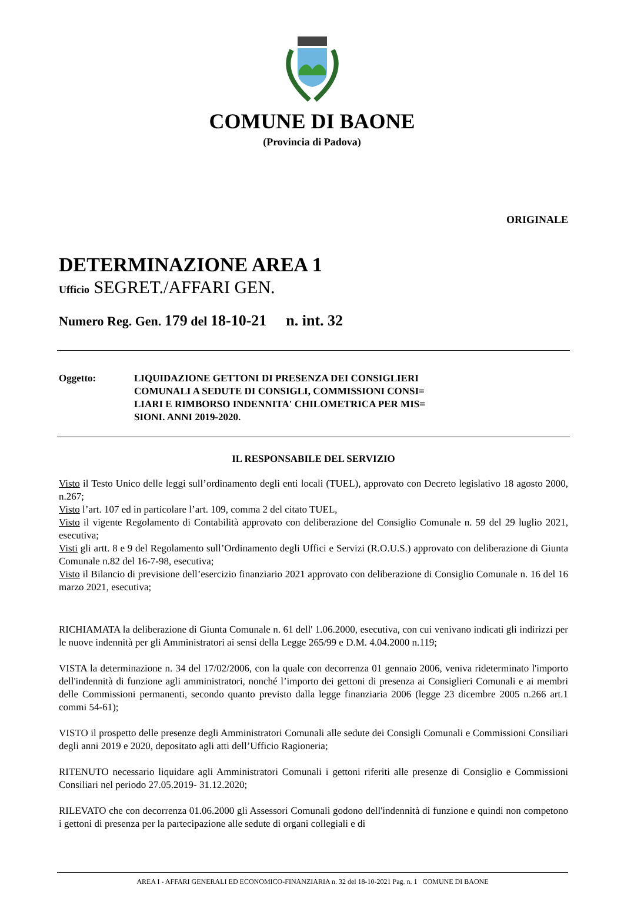COMUNE DI BAONE
(Provincia di Padova)
ORIGINALE
DETERMINAZIONE AREA 1
Ufficio SEGRET./AFFARI GEN.
Numero Reg. Gen. 179 del 18-10-21 n. int. 32
Oggetto: LIQUIDAZIONE GETTONI DI PRESENZA DEI CONSIGLIERI
COMUNALI A SEDUTE DI CONSIGLI, COMMISSIONI CONSI=
LIARI E RIMBORSO INDENNITA' CHILOMETRICA PER MIS=
SIONI. ANNI 2019-2020.
IL RESPONSABILE DEL SERVIZIO
Visto il Testo Unico delle leggi sull’ordinamento degli enti locali (TUEL), approvato con Decreto legislativo 18 agosto 2000, n.267;
Visto l’art. 107 ed in particolare l’art. 109, comma 2 del citato TUEL,
Visto il vigente Regolamento di Contabilità approvato con deliberazione del Consiglio Comunale n. 59 del 29 luglio 2021, esecutiva;
Visti gli artt. 8 e 9 del Regolamento sull’Ordinamento degli Uffici e Servizi (R.O.U.S.) approvato con deliberazione di Giunta Comunale n.82 del 16-7-98, esecutiva;
Visto il Bilancio di previsione dell’esercizio finanziario 2021 approvato con deliberazione di Consiglio Comunale n. 16 del 16 marzo 2021, esecutiva;
RICHIAMATA la deliberazione di Giunta Comunale n. 61 dell' 1.06.2000, esecutiva, con cui venivano indicati gli indirizzi per le nuove indennità per gli Amministratori ai sensi della Legge 265/99 e D.M. 4.04.2000 n.119;
VISTA la determinazione n. 34 del 17/02/2006, con la quale con decorrenza 01 gennaio 2006, veniva rideterminato l'importo dell'indennità di funzione agli amministratori, nonché l’importo dei gettoni di presenza ai Consiglieri Comunali e ai membri delle Commissioni permanenti, secondo quanto previsto dalla legge finanziaria 2006 (legge 23 dicembre 2005 n.266 art.1 commi 54-61);
VISTO il prospetto delle presenze degli Amministratori Comunali alle sedute dei Consigli Comunali e Commissioni Consiliari degli anni 2019 e 2020, depositato agli atti dell’Ufficio Ragioneria;
RITENUTO necessario liquidare agli Amministratori Comunali i gettoni riferiti alle presenze di Consiglio e Commissioni Consiliari nel periodo 27.05.2019- 31.12.2020;
RILEVATO che con decorrenza 01.06.2000 gli Assessori Comunali godono dell'indennità di funzione e quindi non competono i gettoni di presenza per la partecipazione alle sedute di organi collegiali e di
AREA I - AFFARI GENERALI ED ECONOMICO-FINANZIARIA n. 32 del 18-10-2021 Pag. n. 1 COMUNE DI BAONE